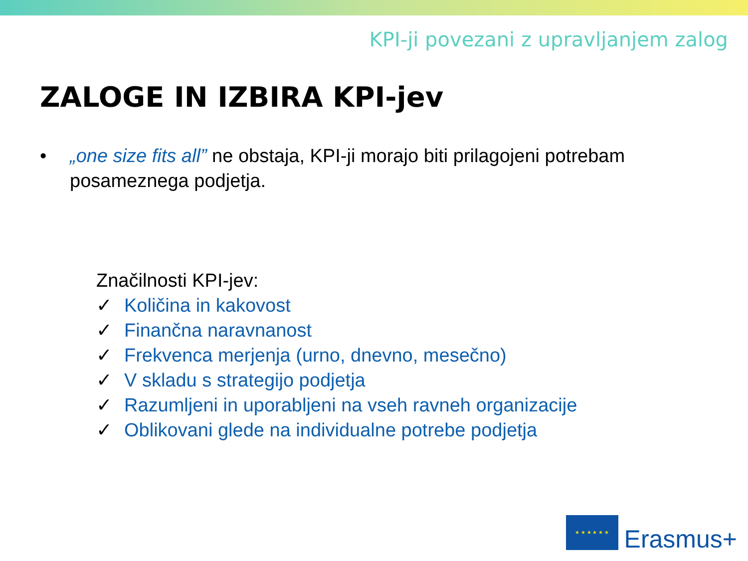KPI-ji povezani z upravljanjem zalog
ZALOGE IN IZBIRA KPI-jev
• „one size fits all” ne obstaja, KPI-ji morajo biti prilagojeni potrebam posameznega podjetja.
Značilnosti KPI-jev:
✓ Količina in kakovost
✓ Finančna naravnanost
✓ Frekvenca merjenja (urno, dnevno, mesečno)
✓ V skladu s strategijo podjetja
✓ Razumljeni in uporabljeni na vseh ravneh organizacije
✓ Oblikovani glede na individualne potrebe podjetja
★ ★ ★ ★ ★ ★
Erasmus+